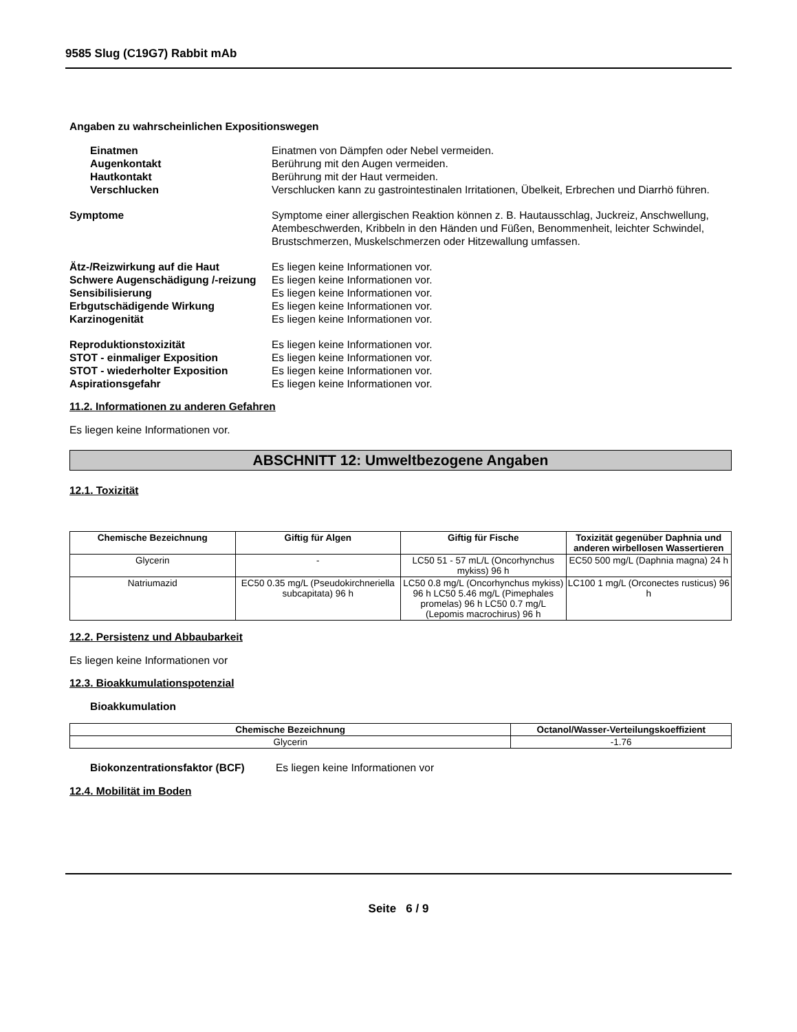9585 Slug (C19G7) Rabbit mAb
Angaben zu wahrscheinlichen Expositionswegen
Einatmen Einatmen von Dämpfen oder Nebel vermeiden.
Augenkontakt Berührung mit den Augen vermeiden.
Hautkontakt Berührung mit der Haut vermeiden.
Verschlucken Verschlucken kann zu gastrointestinalen Irritationen, Übelkeit, Erbrechen und Diarrhö führen.
Symptome Symptome einer allergischen Reaktion können z. B. Hautausschlag, Juckreiz, Anschwellung, Atembeschwerden, Kribbeln in den Händen und Füßen, Benommenheit, leichter Schwindel, Brustschmerzen, Muskelschmerzen oder Hitzewallung umfassen.
Ätz-/Reizwirkung auf die Haut Es liegen keine Informationen vor.
Schwere Augenschädigung /-reizung
Es liegen keine Informationen vor.
Sensibilisierung Es liegen keine Informationen vor.
Erbgutschädigende Wirkung Es liegen keine Informationen vor.
Karzinogenität Es liegen keine Informationen vor.
Reproduktionstoxizität Es liegen keine Informationen vor.
STOT - einmaliger Exposition Es liegen keine Informationen vor.
STOT - wiederholter Exposition Es liegen keine Informationen vor.
Aspirationsgefahr Es liegen keine Informationen vor.
11.2. Informationen zu anderen Gefahren
Es liegen keine Informationen vor.
ABSCHNITT 12: Umweltbezogene Angaben
12.1. Toxizität
| Chemische Bezeichnung | Giftig für Algen | Giftig für Fische | Toxizität gegenüber Daphnia und anderen wirbellosen Wassertieren |
| --- | --- | --- | --- |
| Glycerin | - | LC50 51 - 57 mL/L (Oncorhynchus mykiss) 96 h | EC50 500 mg/L (Daphnia magna) 24 h |
| Natriumazid | EC50 0.35 mg/L (Pseudokirchneriella subcapitata) 96 h | LC50 0.8 mg/L (Oncorhynchus mykiss) 96 h LC50 5.46 mg/L (Pimephales promelas) 96 h LC50 0.7 mg/L (Lepomis macrochirus) 96 h | LC100 1 mg/L (Orconectes rusticus) 96 h |
12.2. Persistenz und Abbaubarkeit
Es liegen keine Informationen vor
12.3. Bioakkumulationspotenzial
Bioakkumulation
| Chemische Bezeichnung | Octanol/Wasser-Verteilungskoeffizient |
| --- | --- |
| Glycerin | -1.76 |
Biokonzentrationsfaktor (BCF) Es liegen keine Informationen vor
12.4. Mobilität im Boden
Seite 6 / 9